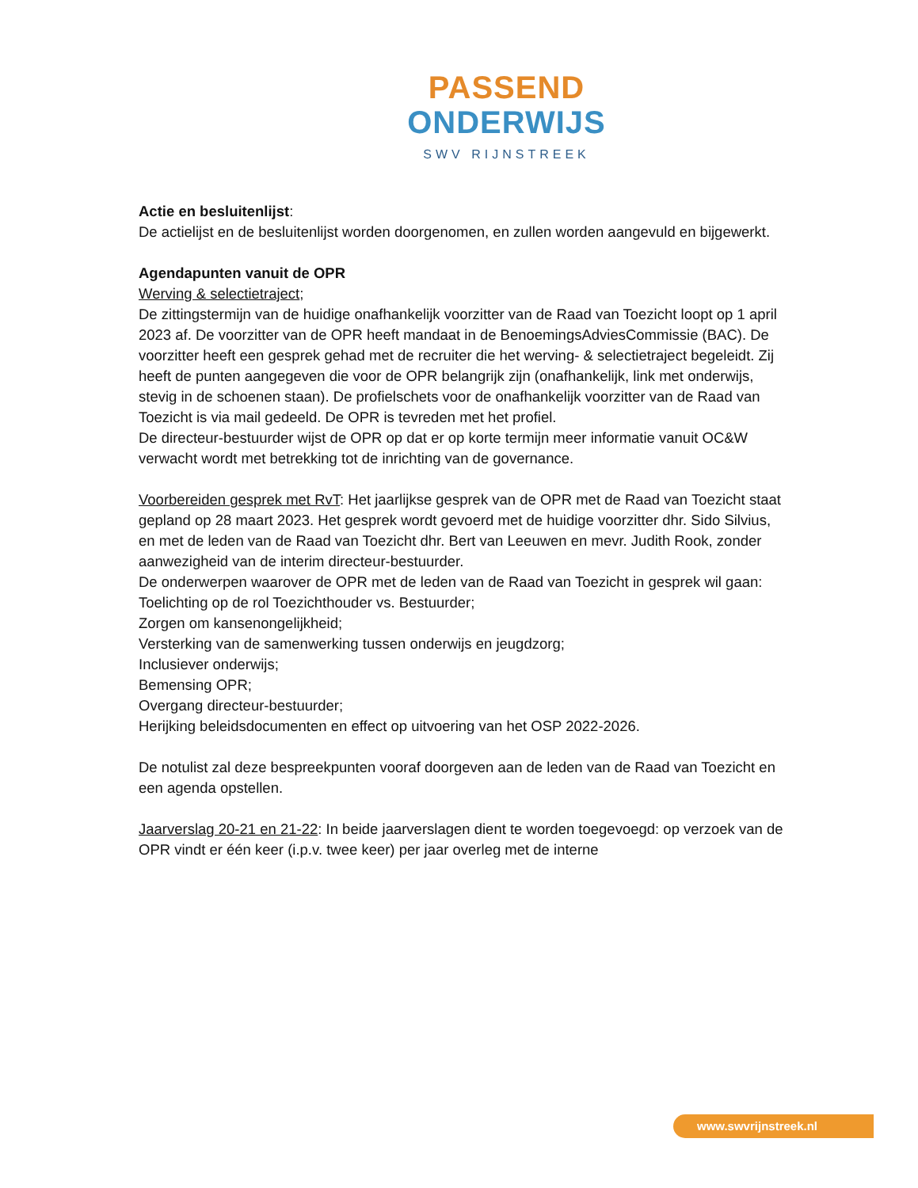PASSEND
ONDERWIJS
SWV RIJNSTREEK
Actie en besluitenlijst:
De actielijst en de besluitenlijst worden doorgenomen, en zullen worden aangevuld en bijgewerkt.
Agendapunten vanuit de OPR
Werving & selectietraject;
De zittingstermijn van de huidige onafhankelijk voorzitter van de Raad van Toezicht loopt op 1 april 2023 af. De voorzitter van de OPR heeft mandaat in de BenoemingsAdviesCommissie (BAC). De voorzitter heeft een gesprek gehad met de recruiter die het werving- & selectietraject begeleidt. Zij heeft de punten aangegeven die voor de OPR belangrijk zijn (onafhankelijk, link met onderwijs, stevig in de schoenen staan). De profielschets voor de onafhankelijk voorzitter van de Raad van Toezicht is via mail gedeeld. De OPR is tevreden met het profiel.
De directeur-bestuurder wijst de OPR op dat er op korte termijn meer informatie vanuit OC&W verwacht wordt met betrekking tot de inrichting van de governance.
Voorbereiden gesprek met RvT: Het jaarlijkse gesprek van de OPR met de Raad van Toezicht staat gepland op 28 maart 2023. Het gesprek wordt gevoerd met de huidige voorzitter dhr. Sido Silvius, en met de leden van de Raad van Toezicht dhr. Bert van Leeuwen en mevr. Judith Rook, zonder aanwezigheid van de interim directeur-bestuurder.
De onderwerpen waarover de OPR met de leden van de Raad van Toezicht in gesprek wil gaan:
Toelichting op de rol Toezichthouder vs. Bestuurder;
Zorgen om kansenongelijkheid;
Versterking van de samenwerking tussen onderwijs en jeugdzorg;
Inclusiever onderwijs;
Bemensing OPR;
Overgang directeur-bestuurder;
Herijking beleidsdocumenten en effect op uitvoering van het OSP 2022-2026.
De notulist zal deze bespreekpunten vooraf doorgeven aan de leden van de Raad van Toezicht en een agenda opstellen.
Jaarverslag 20-21 en 21-22: In beide jaarverslagen dient te worden toegevoegd: op verzoek van de OPR vindt er één keer (i.p.v. twee keer) per jaar overleg met de interne
www.swvrijnstreek.nl